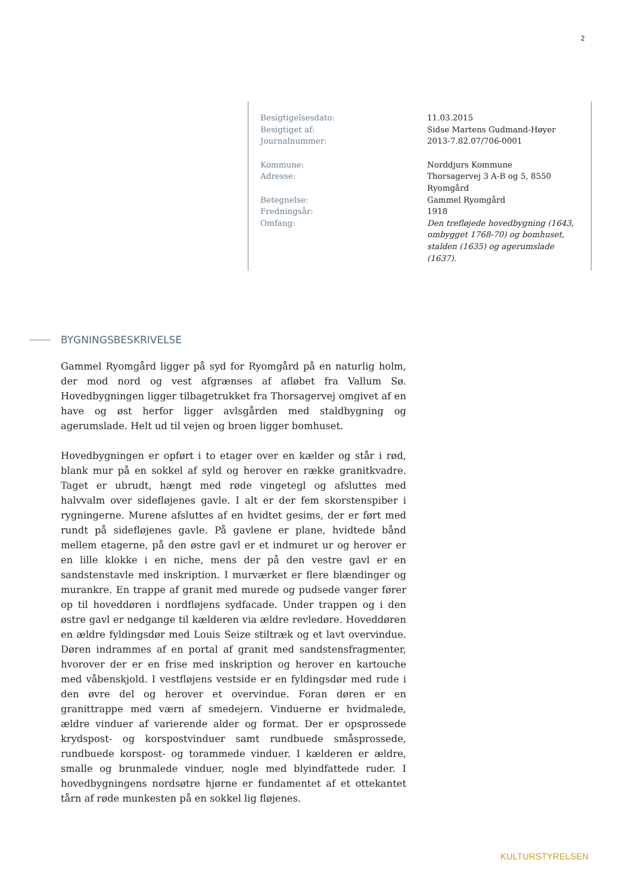2
| Besigtigelsesdato: | 11.03.2015 |
| Besigtiget af: | Sidse Martens Gudmand-Høyer |
| Journalnummer: | 2013-7.82.07/706-0001 |
| Kommune: | Norddjurs Kommune |
| Adresse: | Thorsagervej 3 A-B og 5, 8550 Ryomgård |
| Betegnelse: | Gammel Ryomgård |
| Fredningsår: | 1918 |
| Omfang: | Den trefløjede hovedbygning (1643, ombygget 1768-70) og bomhuset, stalden (1635) og agerumslade (1637). |
BYGNINGSBESKRIVELSE
Gammel Ryomgård ligger på syd for Ryomgård på en naturlig holm, der mod nord og vest afgrænses af afløbet fra Vallum Sø. Hovedbygningen ligger tilbagetrukket fra Thorsagervej omgivet af en have og øst herfor ligger avlsgården med staldbygning og agerumslade. Helt ud til vejen og broen ligger bomhuset.
Hovedbygningen er opført i to etager over en kælder og står i rød, blank mur på en sokkel af syld og herover en række granitkvadre. Taget er ubrudt, hængt med røde vingetegl og afsluttes med halvvalm over sidefløjenes gavle. I alt er der fem skorstenspiber i rygningerne. Murene afsluttes af en hvidtet gesims, der er ført med rundt på sidefløjenes gavle. På gavlene er plane, hvidtede bånd mellem etagerne, på den østre gavl er et indmuret ur og herover er en lille klokke i en niche, mens der på den vestre gavl er en sandstenstavle med inskription. I murværket er flere blændinger og murankre. En trappe af granit med murede og pudsede vanger fører op til hoveddøren i nordfløjens sydfacade. Under trappen og i den østre gavl er nedgange til kælderen via ældre revledøre. Hoveddøren en ældre fyldingsdør med Louis Seize stiltræk og et lavt overvindue. Døren indrammes af en portal af granit med sandstensfragmenter, hvorover der er en frise med inskription og herover en kartouche med våbenskjold. I vestfløjens vestside er en fyldingsdør med rude i den øvre del og herover et overvindue. Foran døren er en granittrappe med værn af smedejern. Vinduerne er hvidmalede, ældre vinduer af varierende alder og format. Der er opsprossede krydspost- og korspostvinduer samt rundbuede småsprossede, rundbuede korspost- og torammede vinduer. I kælderen er ældre, smalle og brunmalede vinduer, nogle med blyindfattede ruder. I hovedbygningens nordsøtre hjørne er fundamentet af et ottekantet tårn af røde munkesten på en sokkel lig fløjenes.
KULTURSTYRELSEN